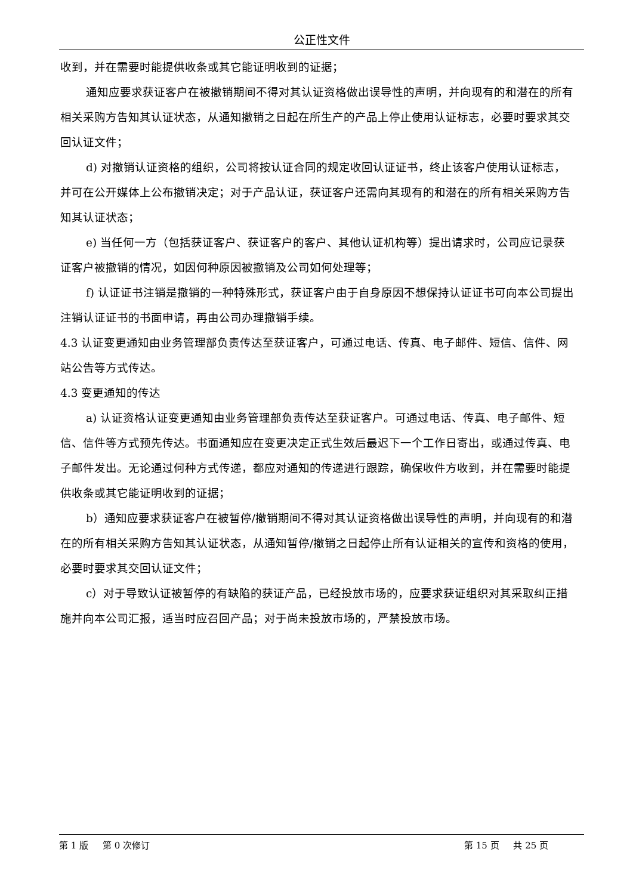公正性文件
收到，并在需要时能提供收条或其它能证明收到的证据；
通知应要求获证客户在被撤销期间不得对其认证资格做出误导性的声明，并向现有的和潜在的所有相关采购方告知其认证状态，从通知撤销之日起在所生产的产品上停止使用认证标志，必要时要求其交回认证文件；
d) 对撤销认证资格的组织，公司将按认证合同的规定收回认证证书，终止该客户使用认证标志，并可在公开媒体上公布撤销决定；对于产品认证，获证客户还需向其现有的和潜在的所有相关采购方告知其认证状态；
e) 当任何一方（包括获证客户、获证客户的客户、其他认证机构等）提出请求时，公司应记录获证客户被撤销的情况，如因何种原因被撤销及公司如何处理等；
f) 认证证书注销是撤销的一种特殊形式，获证客户由于自身原因不想保持认证证书可向本公司提出注销认证证书的书面申请，再由公司办理撤销手续。
4.3 认证变更通知由业务管理部负责传达至获证客户，可通过电话、传真、电子邮件、短信、信件、网站公告等方式传达。
4.3 变更通知的传达
a) 认证资格认证变更通知由业务管理部负责传达至获证客户。可通过电话、传真、电子邮件、短信、信件等方式预先传达。书面通知应在变更决定正式生效后最迟下一个工作日寄出，或通过传真、电子邮件发出。无论通过何种方式传递，都应对通知的传递进行跟踪，确保收件方收到，并在需要时能提供收条或其它能证明收到的证据；
b）通知应要求获证客户在被暂停/撤销期间不得对其认证资格做出误导性的声明，并向现有的和潜在的所有相关采购方告知其认证状态，从通知暂停/撤销之日起停止所有认证相关的宣传和资格的使用，必要时要求其交回认证文件；
c）对于导致认证被暂停的有缺陷的获证产品，已经投放市场的，应要求获证组织对其采取纠正措施并向本公司汇报，适当时应召回产品；对于尚未投放市场的，严禁投放市场。
第 1 版 第 0 次修订 第 15 页 共 25 页